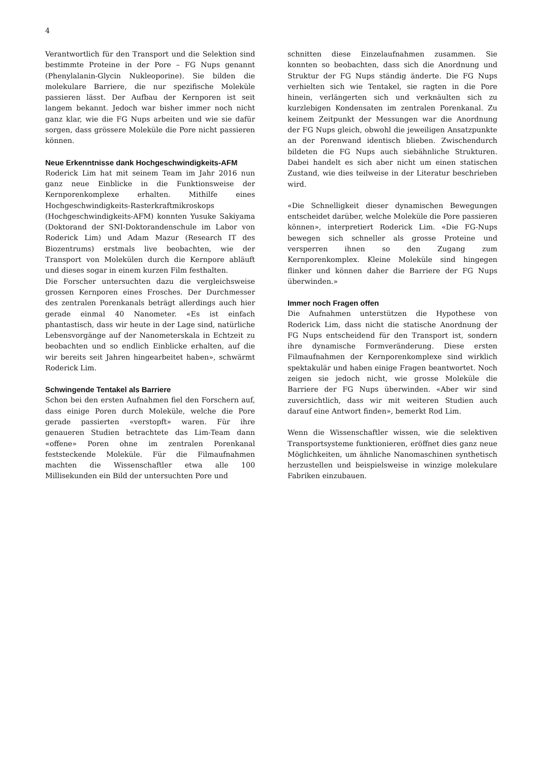4
Verantwortlich für den Transport und die Selektion sind bestimmte Proteine in der Pore – FG Nups genannt (Phenylalanin-Glycin Nukleoporine). Sie bilden die molekulare Barriere, die nur spezifische Moleküle passieren lässt. Der Aufbau der Kernporen ist seit langem bekannt. Jedoch war bisher immer noch nicht ganz klar, wie die FG Nups arbeiten und wie sie dafür sorgen, dass grössere Moleküle die Pore nicht passieren können.
Neue Erkenntnisse dank Hochgeschwindigkeits-AFM
Roderick Lim hat mit seinem Team im Jahr 2016 nun ganz neue Einblicke in die Funktionsweise der Kernporenkomplexe erhalten. Mithilfe eines Hochgeschwindigkeits-Rasterkraftmikroskops (Hochgeschwindigkeits-AFM) konnten Yusuke Sakiyama (Doktorand der SNI-Doktorandenschule im Labor von Roderick Lim) und Adam Mazur (Research IT des Biozentrums) erstmals live beobachten, wie der Transport von Molekülen durch die Kernpore abläuft und dieses sogar in einem kurzen Film festhalten.
Die Forscher untersuchten dazu die vergleichsweise grossen Kernporen eines Frosches. Der Durchmesser des zentralen Porenkanals beträgt allerdings auch hier gerade einmal 40 Nanometer. «Es ist einfach phantastisch, dass wir heute in der Lage sind, natürliche Lebensvorgänge auf der Nanometerskala in Echtzeit zu beobachten und so endlich Einblicke erhalten, auf die wir bereits seit Jahren hingearbeitet haben», schwärmt Roderick Lim.
Schwingende Tentakel als Barriere
Schon bei den ersten Aufnahmen fiel den Forschern auf, dass einige Poren durch Moleküle, welche die Pore gerade passierten «verstopft» waren. Für ihre genaueren Studien betrachtete das Lim-Team dann «offene» Poren ohne im zentralen Porenkanal feststeckende Moleküle. Für die Filmaufnahmen machten die Wissenschaftler etwa alle 100 Millisekunden ein Bild der untersuchten Pore und
schnitten diese Einzelaufnahmen zusammen. Sie konnten so beobachten, dass sich die Anordnung und Struktur der FG Nups ständig änderte. Die FG Nups verhielten sich wie Tentakel, sie ragten in die Pore hinein, verlängerten sich und verknäulten sich zu kurzlebigen Kondensaten im zentralen Porenkanal. Zu keinem Zeitpunkt der Messungen war die Anordnung der FG Nups gleich, obwohl die jeweiligen Ansatzpunkte an der Porenwand identisch blieben. Zwischendurch bildeten die FG Nups auch siebähnliche Strukturen. Dabei handelt es sich aber nicht um einen statischen Zustand, wie dies teilweise in der Literatur beschrieben wird.
«Die Schnelligkeit dieser dynamischen Bewegungen entscheidet darüber, welche Moleküle die Pore passieren können», interpretiert Roderick Lim. «Die FG-Nups bewegen sich schneller als grosse Proteine und versperren ihnen so den Zugang zum Kernporenkomplex. Kleine Moleküle sind hingegen flinker und können daher die Barriere der FG Nups überwinden.»
Immer noch Fragen offen
Die Aufnahmen unterstützen die Hypothese von Roderick Lim, dass nicht die statische Anordnung der FG Nups entscheidend für den Transport ist, sondern ihre dynamische Formveränderung. Diese ersten Filmaufnahmen der Kernporenkomplexe sind wirklich spektakulär und haben einige Fragen beantwortet. Noch zeigen sie jedoch nicht, wie grosse Moleküle die Barriere der FG Nups überwinden. «Aber wir sind zuversichtlich, dass wir mit weiteren Studien auch darauf eine Antwort finden», bemerkt Rod Lim.
Wenn die Wissenschaftler wissen, wie die selektiven Transportsysteme funktionieren, eröffnet dies ganz neue Möglichkeiten, um ähnliche Nanomaschinen synthetisch herzustellen und beispielsweise in winzige molekulare Fabriken einzubauen.